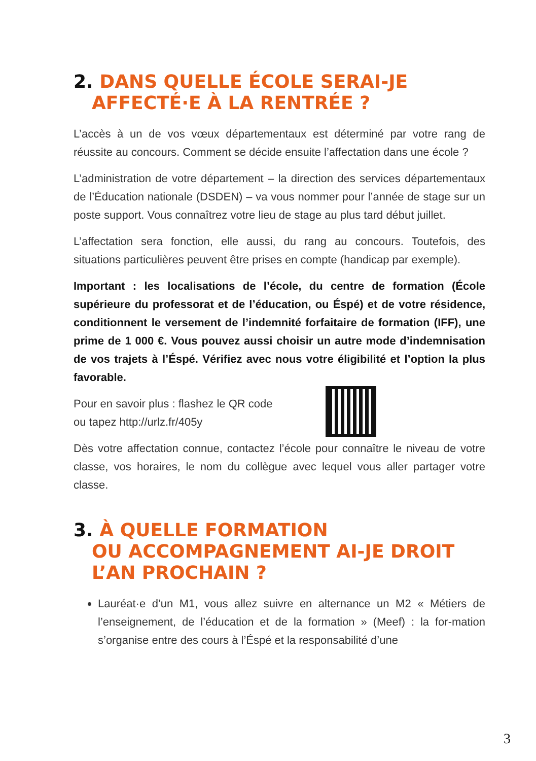2. DANS QUELLE ÉCOLE SERAI-JE
AFFECTÉ·E À LA RENTRÉE ?
L’accès à un de vos vœux départementaux est déterminé par votre rang de réussite au concours. Comment se décide ensuite l’affectation dans une école ?
L’administration de votre département – la direction des services départementaux de l’Éducation nationale (DSDEN) – va vous nommer pour l’année de stage sur un poste support. Vous connaîtrez votre lieu de stage au plus tard début juillet.
L’affectation sera fonction, elle aussi, du rang au concours. Toutefois, des situations particulières peuvent être prises en compte (handicap par exemple).
Important : les localisations de l’école, du centre de formation (École supérieure du professorat et de l’éducation, ou Éspé) et de votre résidence, conditionnent le versement de l’indemnité forfaitaire de formation (IFF), une prime de 1 000 €. Vous pouvez aussi choisir un autre mode d’indemnisation de vos trajets à l’Éspé. Vérifiez avec nous votre éligibilité et l’option la plus favorable.
Pour en savoir plus : flashez le QR code
ou tapez http://urlz.fr/405y
Dès votre affectation connue, contactez l’école pour connaître le niveau de votre classe, vos horaires, le nom du collègue avec lequel vous aller partager votre classe.
3. À QUELLE FORMATION
OU ACCOMPAGNEMENT AI-JE DROIT
L’AN PROCHAIN ?
Lauréat·e d’un M1, vous allez suivre en alternance un M2 « Métiers de l’enseignement, de l’éducation et de la formation » (Meef) : la for-mation s’organise entre des cours à l’Éspé et la responsabilité d’une
3